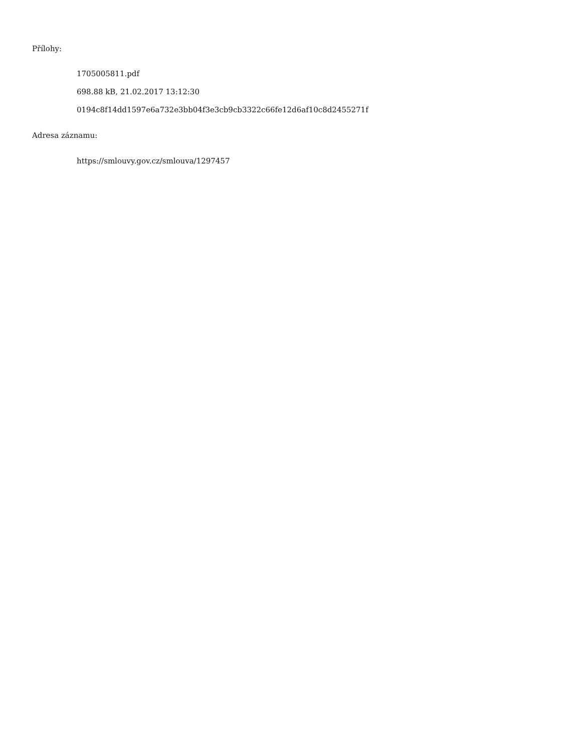Přílohy:
1705005811.pdf
698.88 kB, 21.02.2017 13:12:30
0194c8f14dd1597e6a732e3bb04f3e3cb9cb3322c66fe12d6af10c8d2455271f
Adresa záznamu:
https://smlouvy.gov.cz/smlouva/1297457